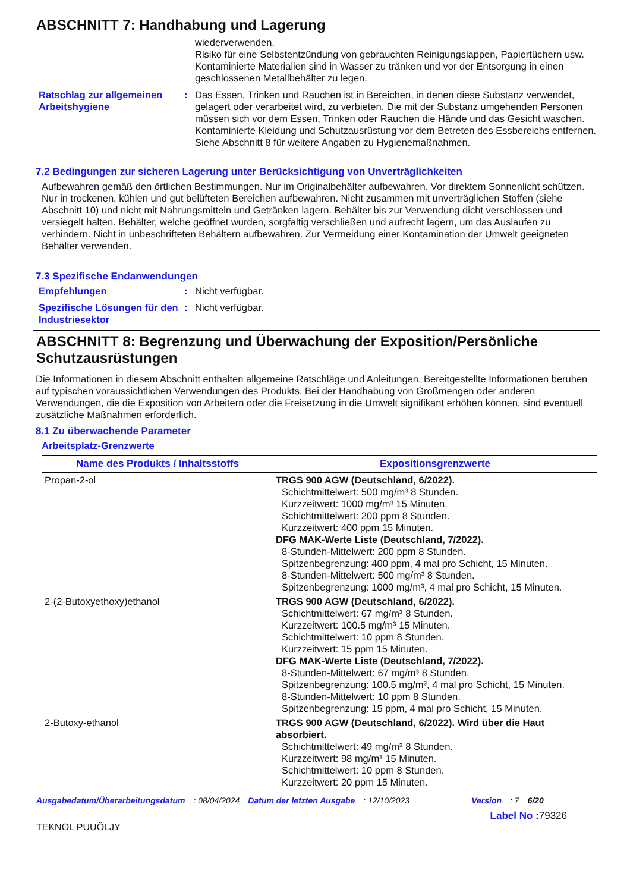ABSCHNITT 7: Handhabung und Lagerung
wiederverwenden.
Risiko für eine Selbstentzündung von gebrauchten Reinigungslappen, Papiertüchern usw. Kontaminierte Materialien sind in Wasser zu tränken und vor der Entsorgung in einen geschlossenen Metallbehälter zu legen.
Ratschlag zur allgemeinen Arbeitshygiene
: Das Essen, Trinken und Rauchen ist in Bereichen, in denen diese Substanz verwendet, gelagert oder verarbeitet wird, zu verbieten. Die mit der Substanz umgehenden Personen müssen sich vor dem Essen, Trinken oder Rauchen die Hände und das Gesicht waschen. Kontaminierte Kleidung und Schutzausrüstung vor dem Betreten des Essbereichs entfernen. Siehe Abschnitt 8 für weitere Angaben zu Hygienemaßnahmen.
7.2 Bedingungen zur sicheren Lagerung unter Berücksichtigung von Unverträglichkeiten
Aufbewahren gemäß den örtlichen Bestimmungen. Nur im Originalbehälter aufbewahren. Vor direktem Sonnenlicht schützen. Nur in trockenen, kühlen und gut belüfteten Bereichen aufbewahren. Nicht zusammen mit unverträglichen Stoffen (siehe Abschnitt 10) und nicht mit Nahrungsmitteln und Getränken lagern. Behälter bis zur Verwendung dicht verschlossen und versiegelt halten. Behälter, welche geöffnet wurden, sorgfältig verschließen und aufrecht lagern, um das Auslaufen zu verhindern. Nicht in unbeschrifteten Behältern aufbewahren. Zur Vermeidung einer Kontamination der Umwelt geeigneten Behälter verwenden.
7.3 Spezifische Endanwendungen
Empfehlungen : Nicht verfügbar.
Spezifische Lösungen für den Industriesektor
: Nicht verfügbar.
ABSCHNITT 8: Begrenzung und Überwachung der Exposition/Persönliche Schutzausrüstungen
Die Informationen in diesem Abschnitt enthalten allgemeine Ratschläge und Anleitungen. Bereitgestellte Informationen beruhen auf typischen voraussichtlichen Verwendungen des Produkts. Bei der Handhabung von Großmengen oder anderen Verwendungen, die die Exposition von Arbeitern oder die Freisetzung in die Umwelt signifikant erhöhen können, sind eventuell zusätzliche Maßnahmen erforderlich.
8.1 Zu überwachende Parameter
Arbeitsplatz-Grenzwerte
| Name des Produkts / Inhaltsstoffs | Expositionsgrenzwerte |
| --- | --- |
| Propan-2-ol | TRGS 900 AGW (Deutschland, 6/2022). Schichtmittelwert: 500 mg/m³ 8 Stunden. Kurzzeitwert: 1000 mg/m³ 15 Minuten. Schichtmittelwert: 200 ppm 8 Stunden. Kurzzeitwert: 400 ppm 15 Minuten. DFG MAK-Werte Liste (Deutschland, 7/2022). 8-Stunden-Mittelwert: 200 ppm 8 Stunden. Spitzenbegrenzung: 400 ppm, 4 mal pro Schicht, 15 Minuten. 8-Stunden-Mittelwert: 500 mg/m³ 8 Stunden. Spitzenbegrenzung: 1000 mg/m³, 4 mal pro Schicht, 15 Minuten. |
| 2-(2-Butoxyethoxy)ethanol | TRGS 900 AGW (Deutschland, 6/2022). Schichtmittelwert: 67 mg/m³ 8 Stunden. Kurzzeitwert: 100.5 mg/m³ 15 Minuten. Schichtmittelwert: 10 ppm 8 Stunden. Kurzzeitwert: 15 ppm 15 Minuten. DFG MAK-Werte Liste (Deutschland, 7/2022). 8-Stunden-Mittelwert: 67 mg/m³ 8 Stunden. Spitzenbegrenzung: 100.5 mg/m³, 4 mal pro Schicht, 15 Minuten. 8-Stunden-Mittelwert: 10 ppm 8 Stunden. Spitzenbegrenzung: 15 ppm, 4 mal pro Schicht, 15 Minuten. |
| 2-Butoxy-ethanol | TRGS 900 AGW (Deutschland, 6/2022). Wird über die Haut absorbiert. Schichtmittelwert: 49 mg/m³ 8 Stunden. Kurzzeitwert: 98 mg/m³ 15 Minuten. Schichtmittelwert: 10 ppm 8 Stunden. Kurzzeitwert: 20 ppm 15 Minuten. |
Ausgabedatum/Überarbeitungsdatum: 08/04/2024 Datum der letzten Ausgabe: 12/10/2023 Version: 7 6/20
Label No : 79326
TEKNOL PUUÖLJY